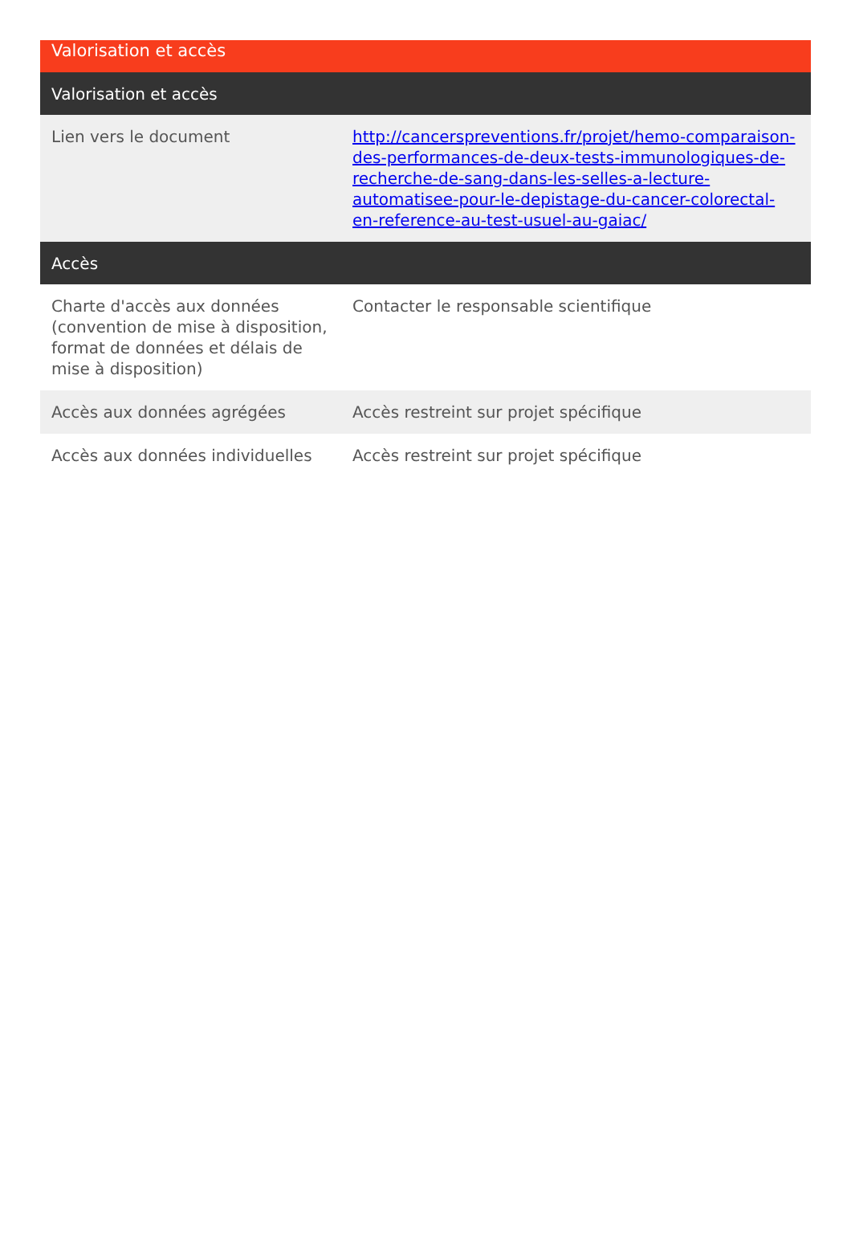Valorisation et accès
| Valorisation et accès | |
| --- | --- |
| Lien vers le document | http://cancerspreventions.fr/projet/hemo-comparaison-des-performances-de-deux-tests-immunologiques-de-recherche-de-sang-dans-les-selles-a-lecture-automatisee-pour-le-depistage-du-cancer-colorectal-en-reference-au-test-usuel-au-gaiac/ |
| Accès | |
| Charte d'accès aux données (convention de mise à disposition, format de données et délais de mise à disposition) | Contacter le responsable scientifique |
| Accès aux données agrégées | Accès restreint sur projet spécifique |
| Accès aux données individuelles | Accès restreint sur projet spécifique |